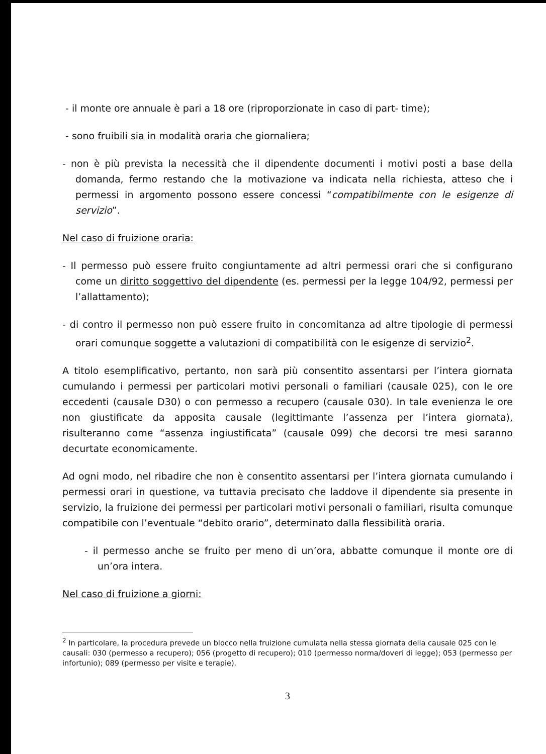- il monte ore annuale è pari a 18 ore (riproporzionate in caso di part- time);
- sono fruibili sia in modalità oraria che giornaliera;
- non è più prevista la necessità che il dipendente documenti i motivi posti a base della domanda, fermo restando che la motivazione va indicata nella richiesta, atteso che i permessi in argomento possono essere concessi “compatibilmente con le esigenze di servizio”.
Nel caso di fruizione oraria:
- Il permesso può essere fruito congiuntamente ad altri permessi orari che si configurano come un diritto soggettivo del dipendente (es. permessi per la legge 104/92, permessi per l’allattamento);
- di contro il permesso non può essere fruito in concomitanza ad altre tipologie di permessi orari comunque soggette a valutazioni di compatibilità con le esigenze di servizio<sup>2</sup>.
A titolo esemplificativo, pertanto, non sarà più consentito assentarsi per l’intera giornata cumulando i permessi per particolari motivi personali o familiari (causale 025), con le ore eccedenti (causale D30) o con permesso a recupero (causale 030). In tale evenienza le ore non giustificate da apposita causale (legittimante l’assenza per l’intera giornata), risulteranno come “assenza ingiustificata” (causale 099) che decorsi tre mesi saranno decurtate economicamente.
Ad ogni modo, nel ribadire che non è consentito assentarsi per l’intera giornata cumulando i permessi orari in questione, va tuttavia precisato che laddove il dipendente sia presente in servizio, la fruizione dei permessi per particolari motivi personali o familiari, risulta comunque compatibile con l’eventuale “debito orario”, determinato dalla flessibilità oraria.
- il permesso anche se fruito per meno di un’ora, abbatte comunque il monte ore di un’ora intera.
Nel caso di fruizione a giorni:
<sup>2</sup> In particolare, la procedura prevede un blocco nella fruizione cumulata nella stessa giornata della causale 025 con le causali: 030 (permesso a recupero); 056 (progetto di recupero); 010 (permesso norma/doveri di legge); 053 (permesso per infortunio); 089 (permesso per visite e terapie).
3